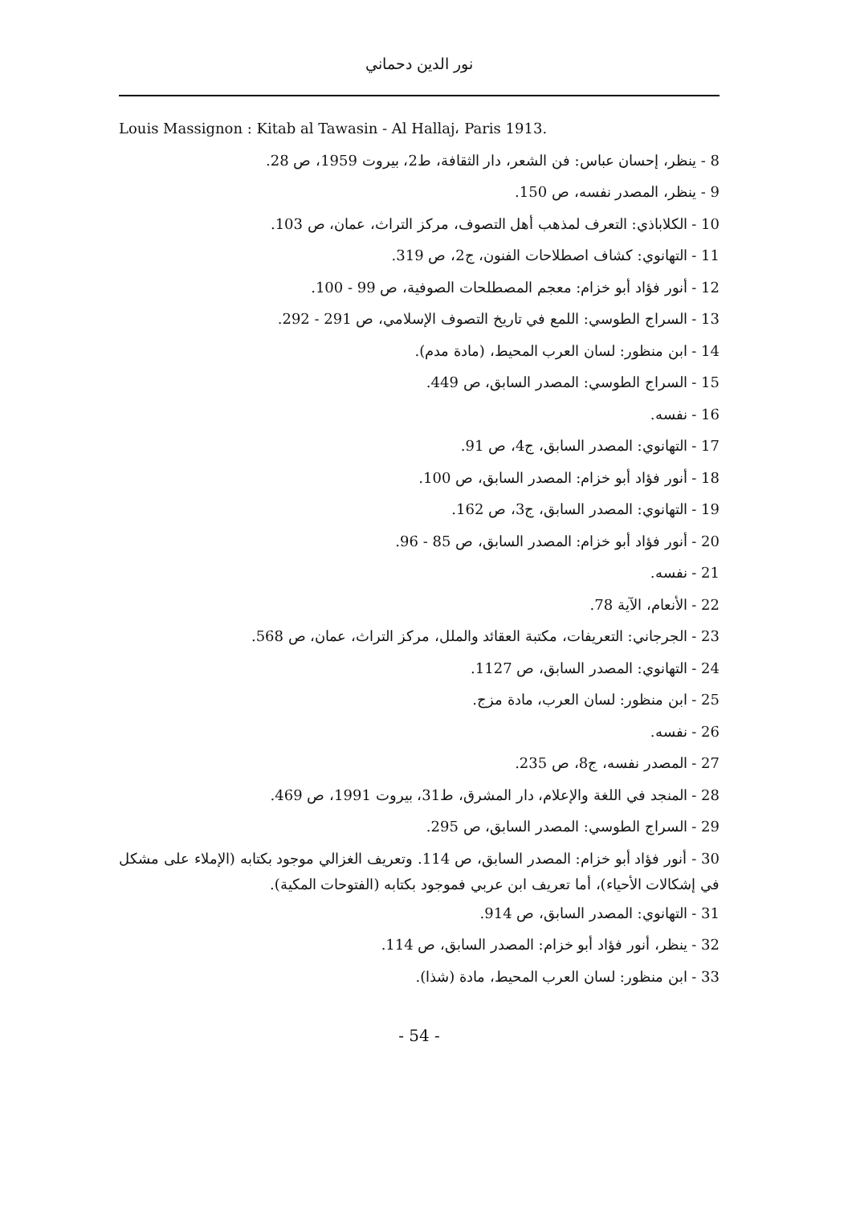نور الدين دحماني
Louis Massignon : Kitab al Tawasin - Al Hallaj، Paris 1913.
8 - ينظر، إحسان عباس: فن الشعر، دار الثقافة، ط2، بيروت 1959، ص 28.
9 - ينظر، المصدر نفسه، ص 150.
10 - الكلاباذي: التعرف لمذهب أهل التصوف، مركز التراث، عمان، ص 103.
11 - التهانوي: كشاف اصطلاحات الفنون، ج2، ص 319.
12 - أنور فؤاد أبو خزام: معجم المصطلحات الصوفية، ص 99 - 100.
13 - السراج الطوسي: اللمع في تاريخ التصوف الإسلامي، ص 291 - 292.
14 - ابن منظور: لسان العرب المحيط، (مادة مدم).
15 - السراج الطوسي: المصدر السابق، ص 449.
16 - نفسه.
17 - التهانوي: المصدر السابق، ج4، ص 91.
18 - أنور فؤاد أبو خزام: المصدر السابق، ص 100.
19 - التهانوي: المصدر السابق، ج3، ص 162.
20 - أنور فؤاد أبو خزام: المصدر السابق، ص 85 - 96.
21 - نفسه.
22 - الأنعام، الآية 78.
23 - الجرجاني: التعريفات، مكتبة العقائد والملل، مركز التراث، عمان، ص 568.
24 - التهانوي: المصدر السابق، ص 1127.
25 - ابن منظور: لسان العرب، مادة مزج.
26 - نفسه.
27 - المصدر نفسه، ج8، ص 235.
28 - المنجد في اللغة والإعلام، دار المشرق، ط31، بيروت 1991، ص 469.
29 - السراج الطوسي: المصدر السابق، ص 295.
30 - أنور فؤاد أبو خزام: المصدر السابق، ص 114. وتعريف الغزالي موجود بكتابه (الإملاء على مشكل في إشكالات الأحياء)، أما تعريف ابن عربي فموجود بكتابه (الفتوحات المكية).
31 - التهانوي: المصدر السابق، ص 914.
32 - ينظر، أنور فؤاد أبو خزام: المصدر السابق، ص 114.
33 - ابن منظور: لسان العرب المحيط، مادة (شذا).
- 54 -